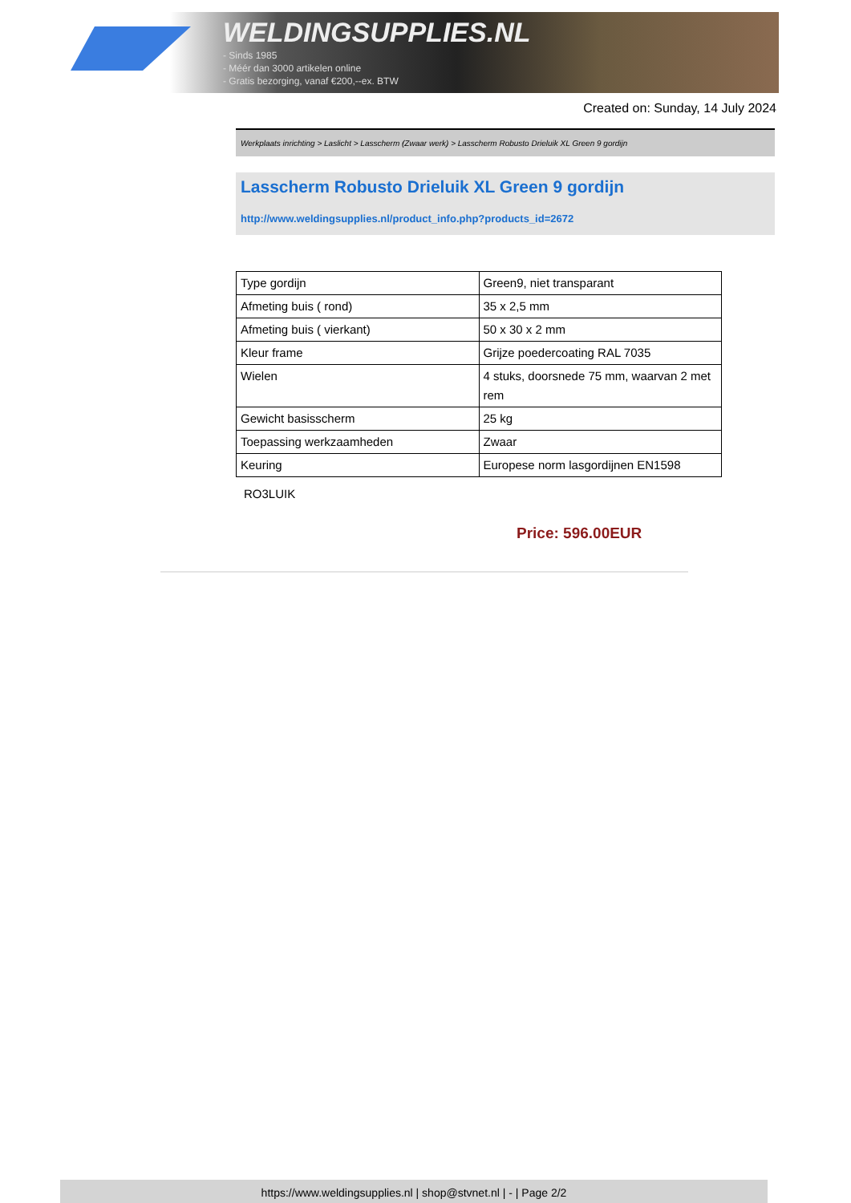WELDINGSUPPLIES.NL
- Sinds 1985
- Méér dan 3000 artikelen online
- Gratis bezorging, vanaf €200,--ex. BTW
Created on: Sunday, 14 July 2024
Werkplaats inrichting > Laslicht > Lasscherm (Zwaar werk) > Lasscherm Robusto Drieluik XL Green 9 gordijn
Lasscherm Robusto Drieluik XL Green 9 gordijn
http://www.weldingsupplies.nl/product_info.php?products_id=2672
| Type gordijn | Green9, niet transparant |
| Afmeting buis ( rond) | 35 x 2,5 mm |
| Afmeting buis ( vierkant) | 50 x 30 x 2 mm |
| Kleur frame | Grijze poedercoating RAL 7035 |
| Wielen | 4 stuks, doorsnede 75 mm, waarvan 2 met rem |
| Gewicht basisscherm | 25 kg |
| Toepassing werkzaamheden | Zwaar |
| Keuring | Europese norm lasgordijnen EN1598 |
RO3LUIK
Price: 596.00EUR
https://www.weldingsupplies.nl | shop@stvnet.nl | - | Page 2/2